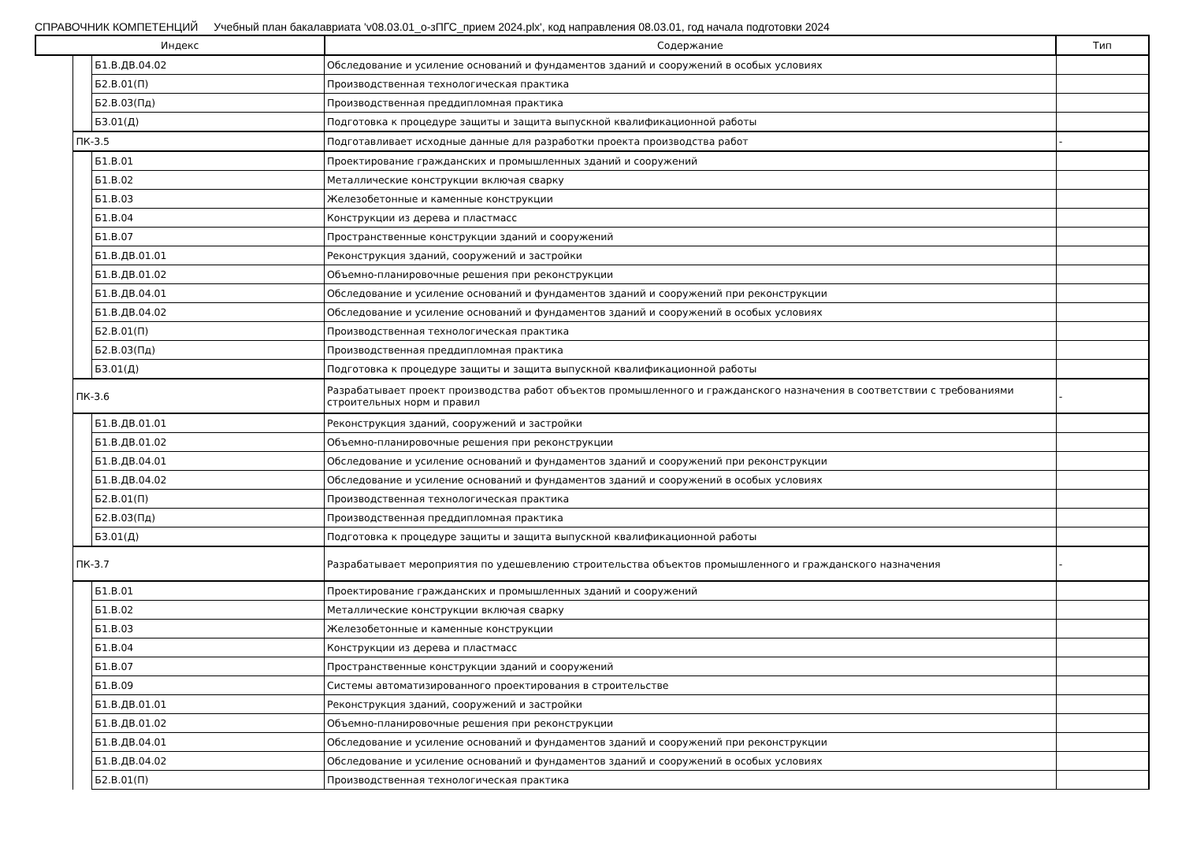СПРАВОЧНИК КОМПЕТЕНЦИЙ Учебный план бакалавриата 'v08.03.01_о-зПГС_прием 2024.plx', код направления 08.03.01, год начала подготовки 2024
| Индекс | | | Содержание | Тип |
| --- | --- | --- | --- | --- |
| | | Б1.В.ДВ.04.02 | Обследование и усиление оснований и фундаментов зданий и сооружений в особых условиях | |
| | | Б2.В.01(П) | Производственная технологическая практика | |
| | | Б2.В.03(Пд) | Производственная преддипломная практика | |
| | | Б3.01(Д) | Подготовка к процедуре защиты и защита выпускной квалификационной работы | |
| | ПК-3.5 | | Подготавливает исходные данные для разработки проекта производства работ | - |
| | | Б1.В.01 | Проектирование гражданских и промышленных зданий и сооружений | |
| | | Б1.В.02 | Металлические конструкции включая сварку | |
| | | Б1.В.03 | Железобетонные и каменные конструкции | |
| | | Б1.В.04 | Конструкции из дерева и пластмасс | |
| | | Б1.В.07 | Пространственные конструкции зданий и сооружений | |
| | | Б1.В.ДВ.01.01 | Реконструкция зданий, сооружений и застройки | |
| | | Б1.В.ДВ.01.02 | Объемно-планировочные решения при реконструкции | |
| | | Б1.В.ДВ.04.01 | Обследование и усиление оснований и фундаментов зданий и сооружений при реконструкции | |
| | | Б1.В.ДВ.04.02 | Обследование и усиление оснований и фундаментов зданий и сооружений в особых условиях | |
| | | Б2.В.01(П) | Производственная технологическая практика | |
| | | Б2.В.03(Пд) | Производственная преддипломная практика | |
| | | Б3.01(Д) | Подготовка к процедуре защиты и защита выпускной квалификационной работы | |
| | ПК-3.6 | | Разрабатывает проект производства работ объектов промышленного и гражданского назначения в соответствии с требованиями строительных норм и правил | - |
| | | Б1.В.ДВ.01.01 | Реконструкция зданий, сооружений и застройки | |
| | | Б1.В.ДВ.01.02 | Объемно-планировочные решения при реконструкции | |
| | | Б1.В.ДВ.04.01 | Обследование и усиление оснований и фундаментов зданий и сооружений при реконструкции | |
| | | Б1.В.ДВ.04.02 | Обследование и усиление оснований и фундаментов зданий и сооружений в особых условиях | |
| | | Б2.В.01(П) | Производственная технологическая практика | |
| | | Б2.В.03(Пд) | Производственная преддипломная практика | |
| | | Б3.01(Д) | Подготовка к процедуре защиты и защита выпускной квалификационной работы | |
| | ПК-3.7 | | Разрабатывает мероприятия по удешевлению строительства объектов промышленного и гражданского назначения | - |
| | | Б1.В.01 | Проектирование гражданских и промышленных зданий и сооружений | |
| | | Б1.В.02 | Металлические конструкции включая сварку | |
| | | Б1.В.03 | Железобетонные и каменные конструкции | |
| | | Б1.В.04 | Конструкции из дерева и пластмасс | |
| | | Б1.В.07 | Пространственные конструкции зданий и сооружений | |
| | | Б1.В.09 | Системы автоматизированного проектирования в строительстве | |
| | | Б1.В.ДВ.01.01 | Реконструкция зданий, сооружений и застройки | |
| | | Б1.В.ДВ.01.02 | Объемно-планировочные решения при реконструкции | |
| | | Б1.В.ДВ.04.01 | Обследование и усиление оснований и фундаментов зданий и сооружений при реконструкции | |
| | | Б1.В.ДВ.04.02 | Обследование и усиление оснований и фундаментов зданий и сооружений в особых условиях | |
| | | Б2.В.01(П) | Производственная технологическая практика | |